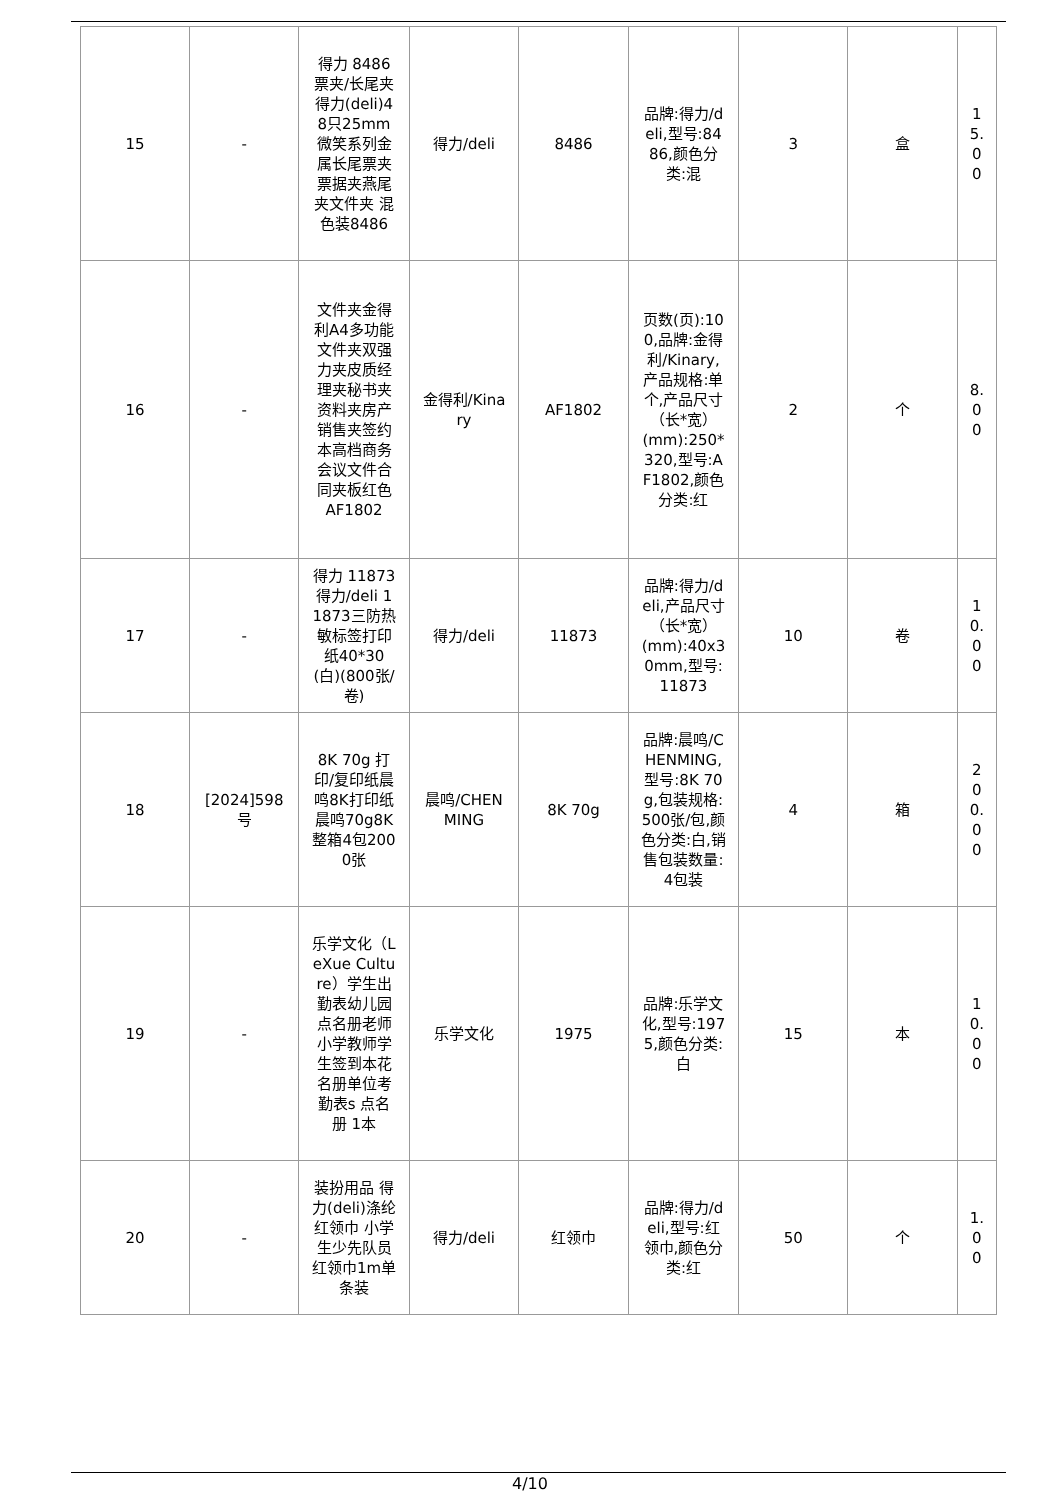| 15 | - | 得力 8486 票夹/长尾夹得力(deli)48只25mm微笑系列金属长尾票夹票据夹燕尾夹文件夹 混色装8486 | 得力/deli | 8486 | 品牌:得力/deli,型号:8486,颜色分类:混 | 3 | 盒 | 15.00 |
| 16 | - | 文件夹金得利A4多功能文件夹双强力夹皮质经理夹秘书夹资料夹房产销售夹签约本高档商务会议文件合同夹板红色AF1802 | 金得利/Kinary | AF1802 | 页数(页):100,品牌:金得利/Kinary,产品规格:单个,产品尺寸（长*宽）(mm):250*320,型号:AF1802,颜色分类:红 | 2 | 个 | 8.00 |
| 17 | - | 得力 11873 得力/deli 11873三防热敏标签打印纸40*30(白)(800张/卷) | 得力/deli | 11873 | 品牌:得力/deli,产品尺寸（长*宽）(mm):40x30mm,型号:11873 | 10 | 卷 | 10.00 |
| 18 | [2024]598号 | 8K 70g 打印/复印纸晨鸣8K打印纸晨鸣70g8K整箱4包2000张 | 晨鸣/CHENMING | 8K 70g | 品牌:晨鸣/CHENMING,型号:8K 70g,包装规格:500张/包,颜色分类:白,销售包装数量:4包装 | 4 | 箱 | 200.00 |
| 19 | - | 乐学文化（LeXue Culture）学生出勤表幼儿园点名册老师小学教师学生签到本花名册单位考勤表s 点名册 1本 | 乐学文化 | 1975 | 品牌:乐学文化,型号:1975,颜色分类:白 | 15 | 本 | 10.00 |
| 20 | - | 装扮用品 得力(deli)涤纶红领巾 小学生少先队员红领巾1m单条装 | 得力/deli | 红领巾 | 品牌:得力/deli,型号:红领巾,颜色分类:红 | 50 | 个 | 1.00 |
4/10